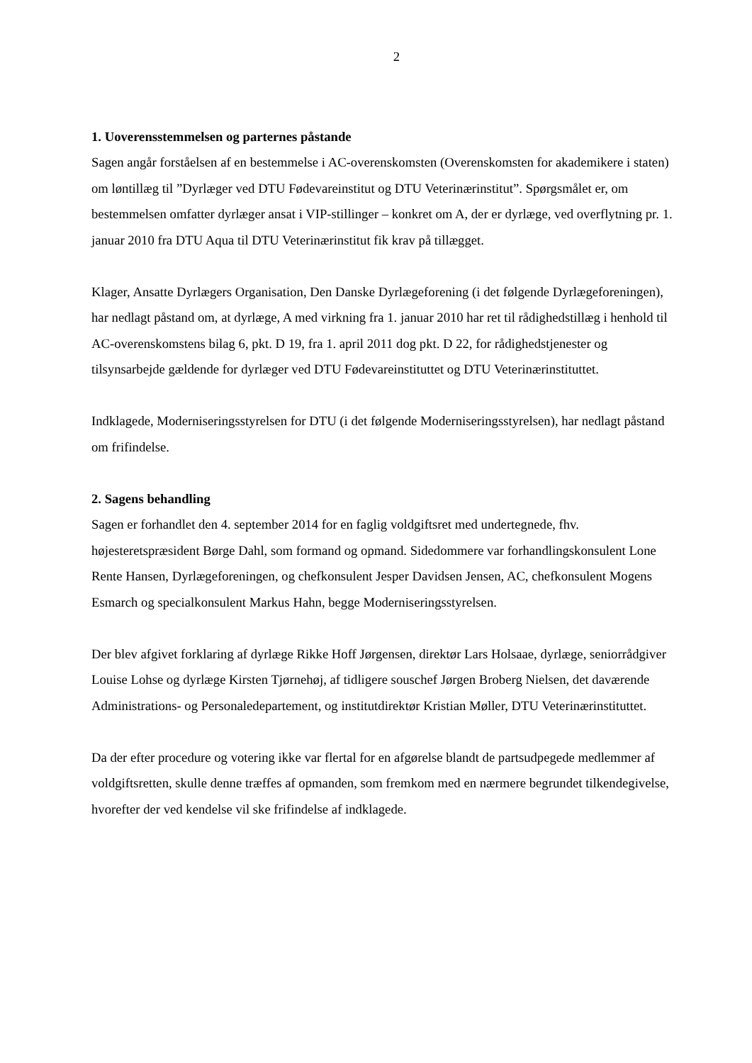2
1. Uoverensstemmelsen og parternes påstande
Sagen angår forståelsen af en bestemmelse i AC-overenskomsten (Overenskomsten for akademikere i staten) om løntillæg til ”Dyrlæger ved DTU Fødevareinstitut og DTU Veterinærinstitut”. Spørgsmålet er, om bestemmelsen omfatter dyrlæger ansat i VIP-stillinger – konkret om A, der er dyrlæge, ved overflytning pr. 1. januar 2010 fra DTU Aqua til DTU Veterinærinstitut fik krav på tillægget.
Klager, Ansatte Dyrlægers Organisation, Den Danske Dyrlægeforening (i det følgende Dyrlægeforeningen), har nedlagt påstand om, at dyrlæge, A med virkning fra 1. januar 2010 har ret til rådighedstillæg i henhold til AC-overenskomstens bilag 6, pkt. D 19, fra 1. april 2011 dog pkt. D 22, for rådighedstjenester og tilsynsarbejde gældende for dyrlæger ved DTU Fødevareinstituttet og DTU Veterinærinstituttet.
Indklagede, Moderniseringsstyrelsen for DTU (i det følgende Moderniseringsstyrelsen), har nedlagt påstand om frifindelse.
2. Sagens behandling
Sagen er forhandlet den 4. september 2014 for en faglig voldgiftsret med undertegnede, fhv. højesteretspræsident Børge Dahl, som formand og opmand. Sidedommere var forhandlingskonsulent Lone Rente Hansen, Dyrlægeforeningen, og chefkonsulent Jesper Davidsen Jensen, AC, chefkonsulent Mogens Esmarch og specialkonsulent Markus Hahn, begge Moderniseringsstyrelsen.
Der blev afgivet forklaring af dyrlæge Rikke Hoff Jørgensen, direktør Lars Holsaae, dyrlæge, seniorrådgiver Louise Lohse og dyrlæge Kirsten Tjørnehøj, af tidligere souschef Jørgen Broberg Nielsen, det daværende Administrations- og Personaledepartement, og institutdirektør Kristian Møller, DTU Veterinærinstituttet.
Da der efter procedure og votering ikke var flertal for en afgørelse blandt de partsudpegede medlemmer af voldgiftsretten, skulle denne træffes af opmanden, som fremkom med en nærmere begrundet tilkendegivelse, hvorefter der ved kendelse vil ske frifindelse af indklagede.